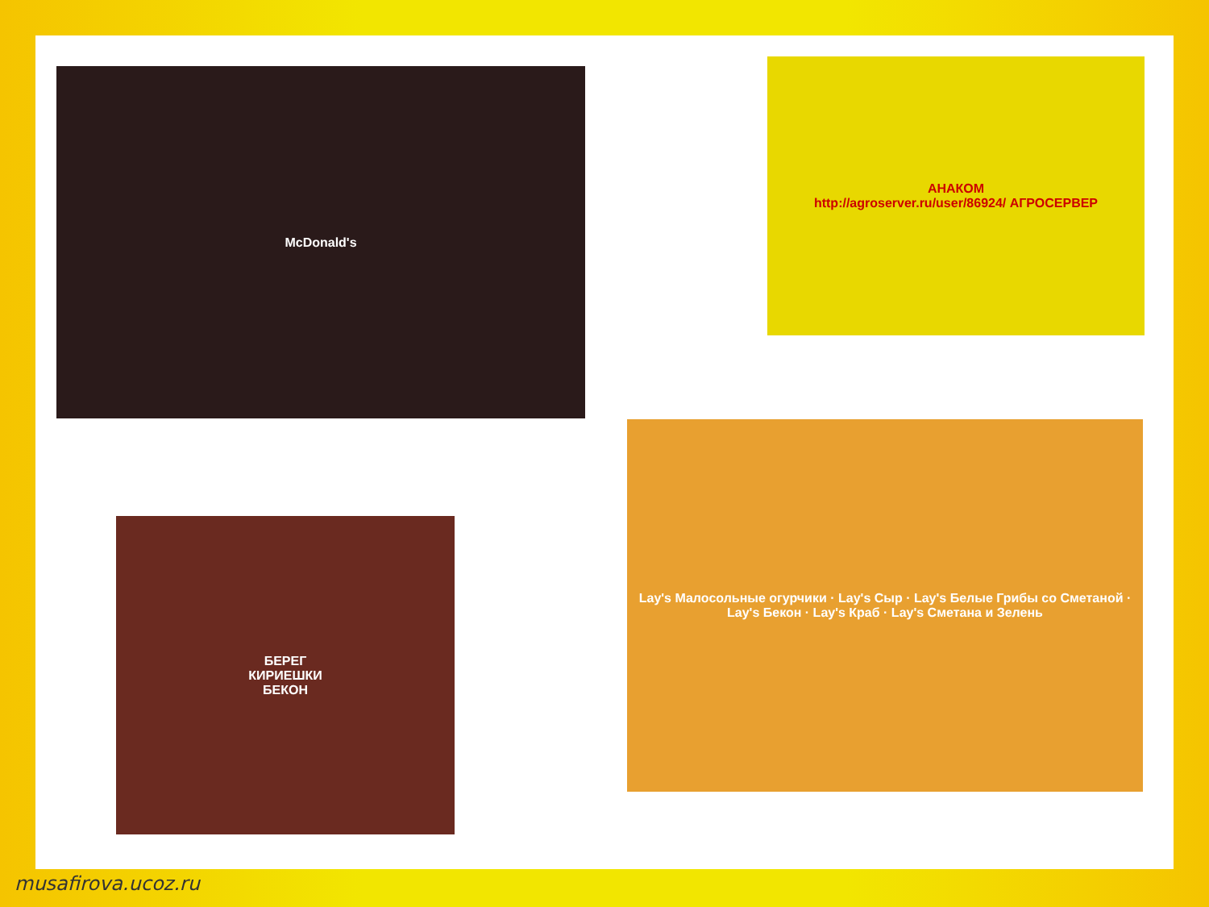McDonald's
АНАКОМ
http://agroserver.ru/user/86924/ АГРОСЕРВЕР
БЕРЕГ
КИРИЕШКИ
БЕКОН
Lay's Малосольные огурчики · Lay's Сыр · Lay's Белые Грибы со Сметаной · Lay's Бекон · Lay's Краб · Lay's Сметана и Зелень
musafirova.ucoz.ru